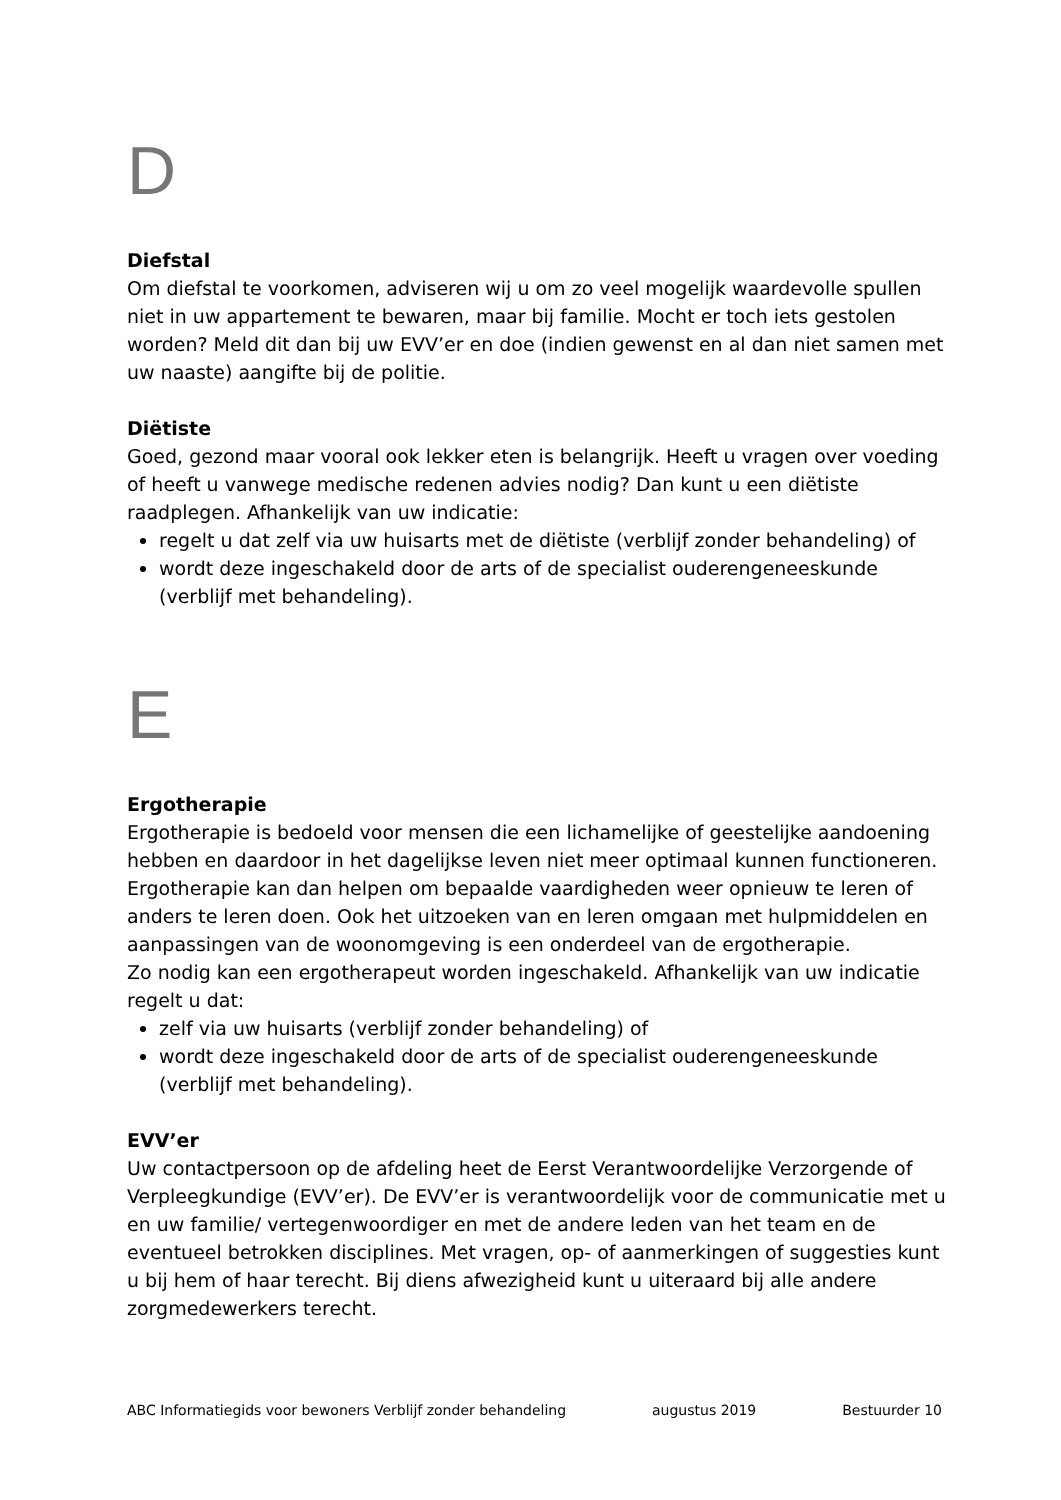D
Diefstal
Om diefstal te voorkomen, adviseren wij u om zo veel mogelijk waardevolle spullen niet in uw appartement te bewaren, maar bij familie. Mocht er toch iets gestolen worden? Meld dit dan bij uw EVV’er en doe (indien gewenst en al dan niet samen met uw naaste) aangifte bij de politie.
Diëtiste
Goed, gezond maar vooral ook lekker eten is belangrijk. Heeft u vragen over voeding of heeft u vanwege medische redenen advies nodig? Dan kunt u een diëtiste raadplegen. Afhankelijk van uw indicatie:
regelt u dat zelf via uw huisarts met de diëtiste (verblijf zonder behandeling) of
wordt deze ingeschakeld door de arts of de specialist ouderengeneeskunde (verblijf met behandeling).
E
Ergotherapie
Ergotherapie is bedoeld voor mensen die een lichamelijke of geestelijke aandoening hebben en daardoor in het dagelijkse leven niet meer optimaal kunnen functioneren. Ergotherapie kan dan helpen om bepaalde vaardigheden weer opnieuw te leren of anders te leren doen. Ook het uitzoeken van en leren omgaan met hulpmiddelen en aanpassingen van de woonomgeving is een onderdeel van de ergotherapie.
Zo nodig kan een ergotherapeut worden ingeschakeld. Afhankelijk van uw indicatie regelt u dat:
zelf via uw huisarts (verblijf zonder behandeling) of
wordt deze ingeschakeld door de arts of de specialist ouderengeneeskunde (verblijf met behandeling).
EVV’er
Uw contactpersoon op de afdeling heet de Eerst Verantwoordelijke Verzorgende of Verpleegkundige (EVV’er). De EVV’er is verantwoordelijk voor de communicatie met u en uw familie/ vertegenwoordiger en met de andere leden van het team en de eventueel betrokken disciplines. Met vragen, op- of aanmerkingen of suggesties kunt u bij hem of haar terecht. Bij diens afwezigheid kunt u uiteraard bij alle andere zorgmedewerkers terecht.
ABC Informatiegids voor bewoners Verblijf zonder behandeling augustus 2019 Bestuurder 10